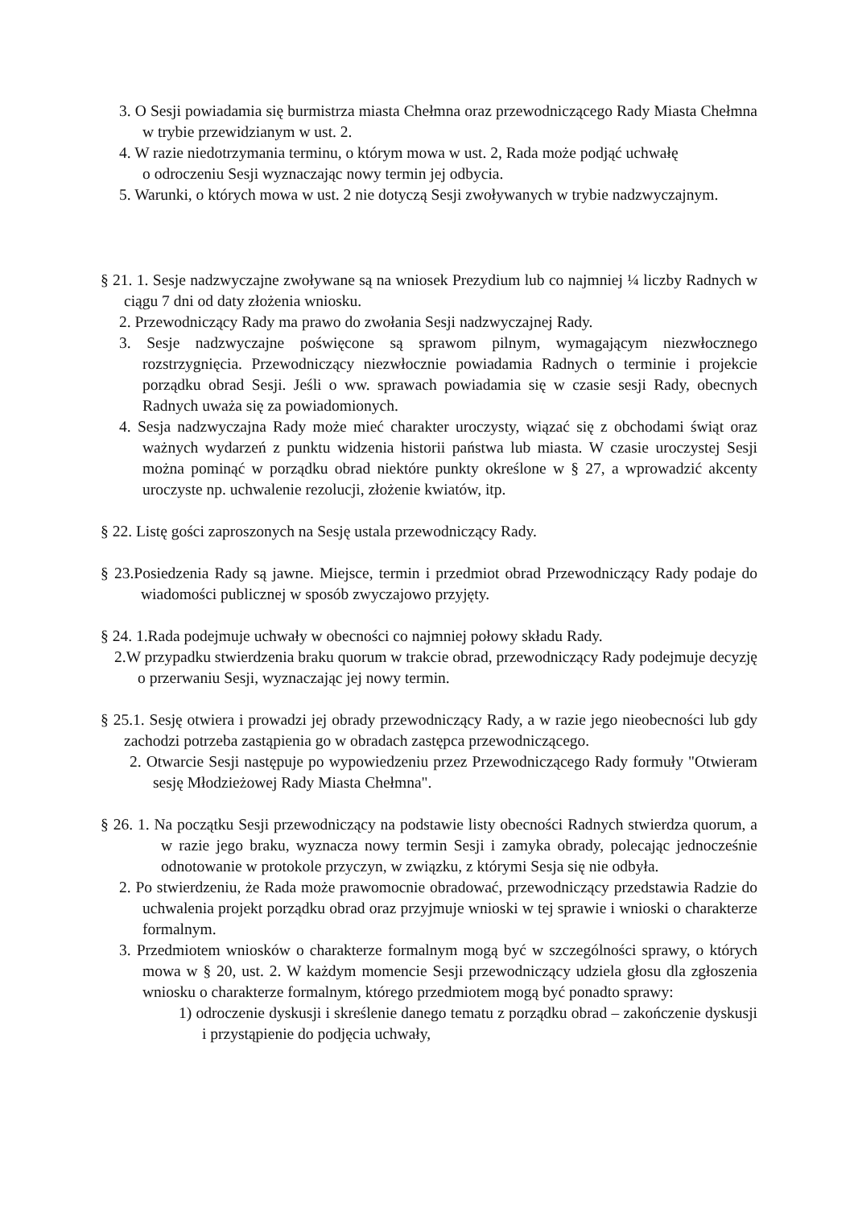3. O Sesji powiadamia się burmistrza miasta Chełmna oraz przewodniczącego Rady Miasta Chełmna w trybie przewidzianym w ust. 2.
4. W razie niedotrzymania terminu, o którym mowa w ust. 2, Rada może podjąć uchwałę
o odroczeniu Sesji wyznaczając nowy termin jej odbycia.
5. Warunki, o których mowa w ust. 2 nie dotyczą Sesji zwoływanych w trybie nadzwyczajnym.
§ 21. 1. Sesje nadzwyczajne zwoływane są na wniosek Prezydium lub co najmniej ¼ liczby Radnych w ciągu 7 dni od daty złożenia wniosku.
2. Przewodniczący Rady ma prawo do zwołania Sesji nadzwyczajnej Rady.
3. Sesje nadzwyczajne poświęcone są sprawom pilnym, wymagającym niezwłocznego rozstrzygnięcia. Przewodniczący niezwłocznie powiadamia Radnych o terminie i projekcie porządku obrad Sesji. Jeśli o ww. sprawach powiadamia się w czasie sesji Rady, obecnych Radnych uważa się za powiadomionych.
4. Sesja nadzwyczajna Rady może mieć charakter uroczysty, wiązać się z obchodami świąt oraz ważnych wydarzeń z punktu widzenia historii państwa lub miasta. W czasie uroczystej Sesji można pominąć w porządku obrad niektóre punkty określone w § 27, a wprowadzić akcenty uroczyste np. uchwalenie rezolucji, złożenie kwiatów, itp.
§ 22. Listę gości zaproszonych na Sesję ustala przewodniczący Rady.
§ 23.Posiedzenia Rady są jawne. Miejsce, termin i przedmiot obrad Przewodniczący Rady podaje do wiadomości publicznej w sposób zwyczajowo przyjęty.
§ 24. 1.Rada podejmuje uchwały w obecności co najmniej połowy składu Rady.
2.W przypadku stwierdzenia braku quorum w trakcie obrad, przewodniczący Rady podejmuje decyzję o przerwaniu Sesji, wyznaczając jej nowy termin.
§ 25.1. Sesję otwiera i prowadzi jej obrady przewodniczący Rady, a w razie jego nieobecności lub gdy zachodzi potrzeba zastąpienia go w obradach zastępca przewodniczącego.
2. Otwarcie Sesji następuje po wypowiedzeniu przez Przewodniczącego Rady formuły "Otwieram sesję Młodzieżowej Rady Miasta Chełmna".
§ 26. 1. Na początku Sesji przewodniczący na podstawie listy obecności Radnych stwierdza quorum, a w razie jego braku, wyznacza nowy termin Sesji i zamyka obrady, polecając jednocześnie odnotowanie w protokole przyczyn, w związku, z którymi Sesja się nie odbyła.
2. Po stwierdzeniu, że Rada może prawomocnie obradować, przewodniczący przedstawia Radzie do uchwalenia projekt porządku obrad oraz przyjmuje wnioski w tej sprawie i wnioski o charakterze formalnym.
3. Przedmiotem wniosków o charakterze formalnym mogą być w szczególności sprawy, o których mowa w § 20, ust. 2. W każdym momencie Sesji przewodniczący udziela głosu dla zgłoszenia wniosku o charakterze formalnym, którego przedmiotem mogą być ponadto sprawy:
1) odroczenie dyskusji i skreślenie danego tematu z porządku obrad – zakończenie dyskusji i przystąpienie do podjęcia uchwały,